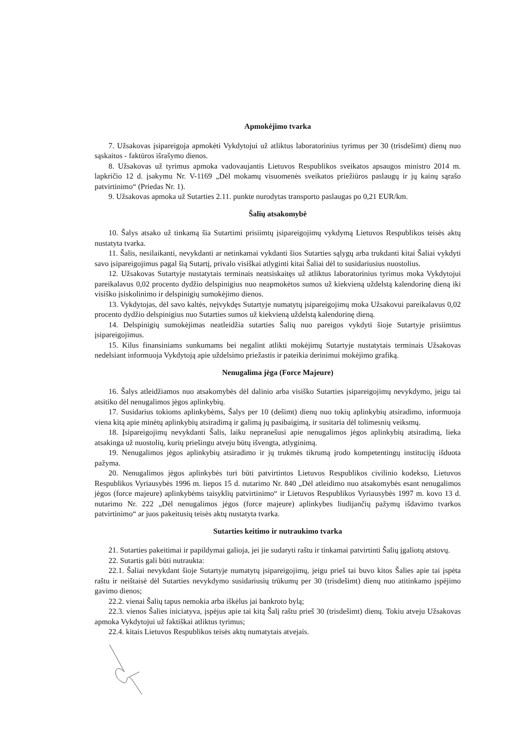Apmokėjimo tvarka
7. Užsakovas įsipareigoja apmokėti Vykdytojui už atliktus laboratorinius tyrimus per 30 (trisdešimt) dienų nuo sąskaitos - faktūros išrašymo dienos.
8. Užsakovas už tyrimus apmoka vadovaujantis Lietuvos Respublikos sveikatos apsaugos ministro 2014 m. lapkričio 12 d. įsakymu Nr. V-1169 „Dėl mokamų visuomenės sveikatos priežiūros paslaugų ir jų kainų sąrašo patvirtinimo“ (Priedas Nr. 1).
9. Užsakovas apmoka už Sutarties 2.11. punkte nurodytas transporto paslaugas po 0,21 EUR/km.
Šalių atsakomybė
10. Šalys atsako už tinkamą šia Sutartimi prisiimtų įsipareigojimų vykdymą Lietuvos Respublikos teisės aktų nustatyta tvarka.
11. Šalis, nesilaikanti, nevykdanti ar netinkamai vykdanti šios Sutarties sąlygų arba trukdanti kitai Šaliai vykdyti savo įsipareigojimus pagal šią Sutartį, privalo visiškai atlyginti kitai Šaliai dėl to susidariusius nuostolius.
12. Užsakovas Sutartyje nustatytais terminais neatsiskaitęs už atliktus laboratorinius tyrimus moka Vykdytojui pareikalavus 0,02 procento dydžio delspinigius nuo neapmokėtos sumos už kiekvieną uždelstą kalendorinę dieną iki visiško įsiskolinimo ir delspinigių sumokėjimo dienos.
13. Vykdytojas, dėl savo kaltės, neįvykdęs Sutartyje numatytų įsipareigojimų moka Užsakovui pareikalavus 0,02 procento dydžio delspinigius nuo Sutarties sumos už kiekvieną uždelstą kalendorinę dieną.
14. Delspinigių sumokėjimas neatleidžia sutarties Šalių nuo pareigos vykdyti šioje Sutartyje prisiimtus įsipareigojimus.
15. Kilus finansiniams sunkumams bei negalint atlikti mokėjimų Sutartyje nustatytais terminais Užsakovas nedelsiant informuoja Vykdytoją apie uždelsimo priežastis ir pateikia derinimui mokėjimo grafiką.
Nenugalima jėga (Force Majeure)
16. Šalys atleidžiamos nuo atsakomybės dėl dalinio arba visiško Sutarties įsipareigojimų nevykdymo, jeigu tai atsitiko dėl nenugalimos jėgos aplinkybių.
17. Susidarius tokioms aplinkybėms, Šalys per 10 (dešimt) dienų nuo tokių aplinkybių atsiradimo, informuoja viena kitą apie minėtų aplinkybių atsiradimą ir galimą jų pasibaigimą, ir susitaria dėl tolimesnių veiksmų.
18. Įsipareigojimų nevykdanti Šalis, laiku nepranešusi apie nenugalimos jėgos aplinkybių atsiradimą, lieka atsakinga už nuostolių, kurių priešingu atveju būtų išvengta, atlyginimą.
19. Nenugalimos jėgos aplinkybių atsiradimo ir jų trukmės tikrumą įrodo kompetentingų institucijų išduota pažyma.
20. Nenugalimos jėgos aplinkybės turi būti patvirtintos Lietuvos Respublikos civilinio kodekso, Lietuvos Respublikos Vyriausybės 1996 m. liepos 15 d. nutarimo Nr. 840 „Dėl atleidimo nuo atsakomybės esant nenugalimos jėgos (force majeure) aplinkybėms taisyklių patvirtinimo“ ir Lietuvos Respublikos Vyriausybės 1997 m. kovo 13 d. nutarimo Nr. 222 „Dėl nenugalimos jėgos (force majeure) aplinkybes liudijančių pažymų išdavimo tvarkos patvirtinimo“ ar juos pakeitusių teisės aktų nustatyta tvarka.
Sutarties keitimo ir nutraukimo tvarka
21. Sutarties pakeitimai ir papildymai galioja, jei jie sudaryti raštu ir tinkamai patvirtinti Šalių įgaliotų atstovų.
22. Sutartis gali būti nutraukta:
22.1. Šaliai nevykdant šioje Sutartyje numatytų įsipareigojimų, jeigu prieš tai buvo kitos Šalies apie tai įspėta raštu ir neištaisė dėl Sutarties nevykdymo susidariusių trūkumų per 30 (trisdešimt) dienų nuo atitinkamo įspėjimo gavimo dienos;
22.2. vienai Šalių tapus nemokia arba iškėlus jai bankroto bylą;
22.3. vienos Šalies iniciatyva, įspėjus apie tai kitą Šalį raštu prieš 30 (trisdešimt) dienų. Tokiu atveju Užsakovas apmoka Vykdytojui už faktiškai atliktus tyrimus;
22.4. kitais Lietuvos Respublikos teisės aktų numatytais atvejais.